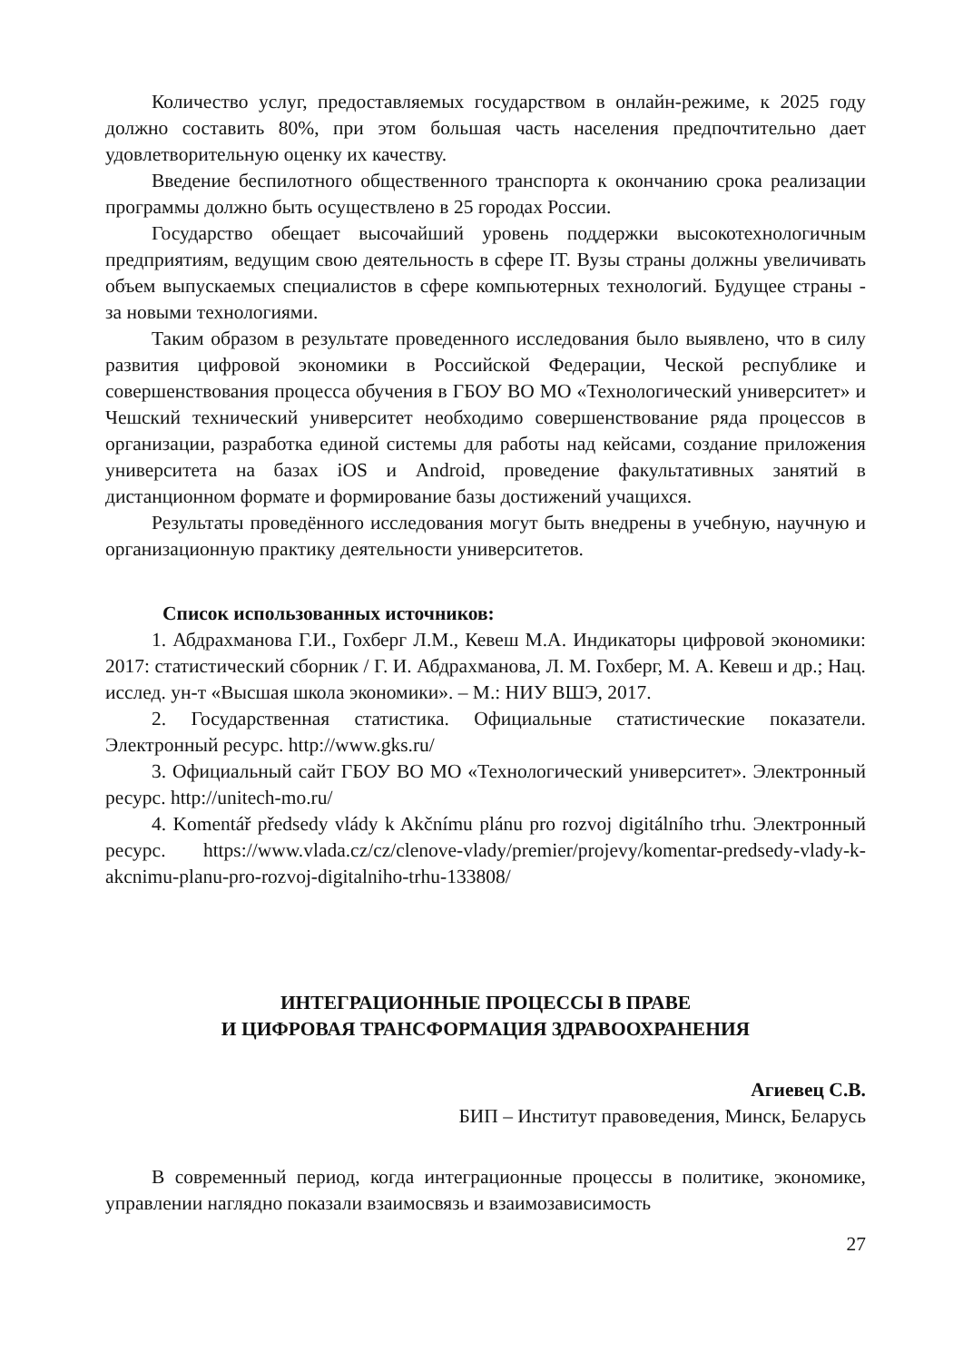Количество услуг, предоставляемых государством в онлайн-режиме, к 2025 году должно составить 80%, при этом большая часть населения предпочтительно дает удовлетворительную оценку их качеству.
Введение беспилотного общественного транспорта к окончанию срока реализации программы должно быть осуществлено в 25 городах России.
Государство обещает высочайший уровень поддержки высокотехнологичным предприятиям, ведущим свою деятельность в сфере IT. Вузы страны должны увеличивать объем выпускаемых специалистов в сфере компьютерных технологий. Будущее страны - за новыми технологиями.
Таким образом в результате проведенного исследования было выявлено, что в силу развития цифровой экономики в Российской Федерации, Ческой республике и совершенствования процесса обучения в ГБОУ ВО МО «Технологический университет» и Чешский технический университет необходимо совершенствование ряда процессов в организации, разработка единой системы для работы над кейсами, создание приложения университета на базах iOS и Android, проведение факультативных занятий в дистанционном формате и формирование базы достижений учащихся.
Результаты проведённого исследования могут быть внедрены в учебную, научную и организационную практику деятельности университетов.
Список использованных источников:
1. Абдрахманова Г.И., Гохберг Л.М., Кевеш М.А. Индикаторы цифровой экономики: 2017: статистический сборник / Г. И. Абдрахманова, Л. М. Гохберг, М. А. Кевеш и др.; Нац. исслед. ун-т «Высшая школа экономики». – М.: НИУ ВШЭ, 2017.
2. Государственная статистика. Официальные статистические показатели. Электронный ресурс. http://www.gks.ru/
3. Официальный сайт ГБОУ ВО МО «Технологический университет». Электронный ресурс. http://unitech-mo.ru/
4. Komentář předsedy vlády k Akčnímu plánu pro rozvoj digitálního trhu. Электронный ресурс. https://www.vlada.cz/cz/clenove-vlady/premier/projevy/komentar-predsedy-vlady-k-akcnimu-planu-pro-rozvoj-digitalniho-trhu-133808/
ИНТЕГРАЦИОННЫЕ ПРОЦЕССЫ В ПРАВЕ
И ЦИФРОВАЯ ТРАНСФОРМАЦИЯ ЗДРАВООХРАНЕНИЯ
Агиевец С.В.
БИП – Институт правоведения, Минск, Беларусь
В современный период, когда интеграционные процессы в политике, экономике, управлении наглядно показали взаимосвязь и взаимозависимость
27